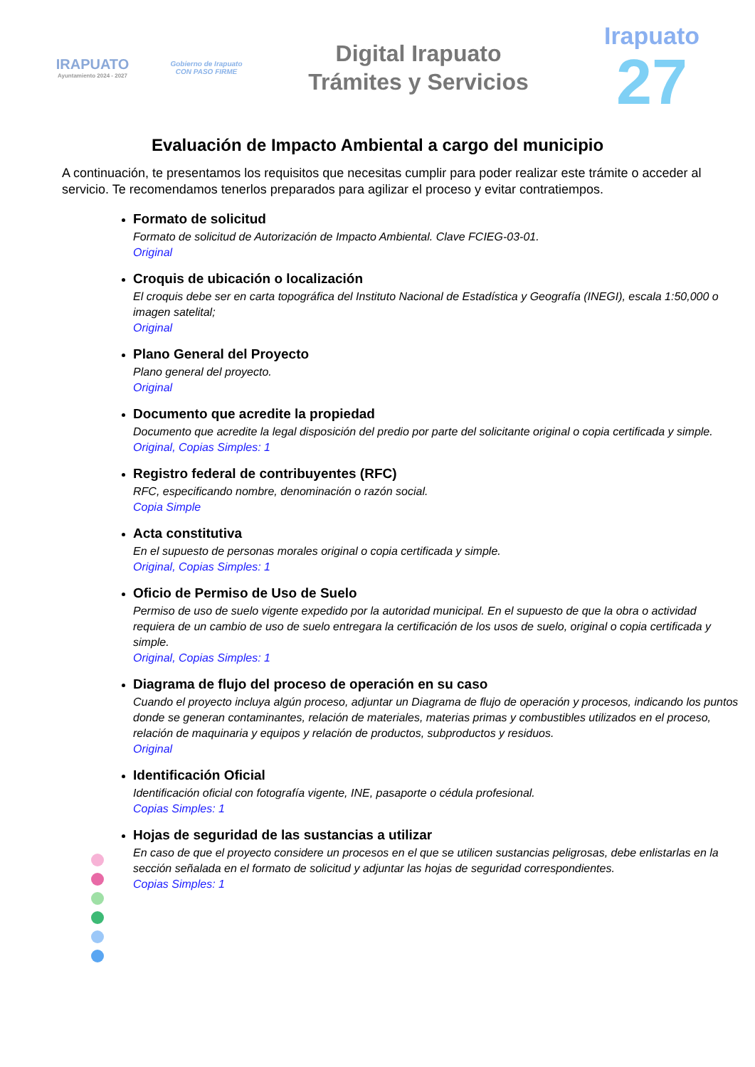IRAPUATO
Ayuntamiento 2024 - 2027
Gobierno de Irapuato
CON PASO FIRME
Digital Irapuato
Trámites y Servicios
Irapuato
27
Evaluación de Impacto Ambiental a cargo del municipio
A continuación, te presentamos los requisitos que necesitas cumplir para poder realizar este trámite o acceder al servicio. Te recomendamos tenerlos preparados para agilizar el proceso y evitar contratiempos.
Formato de solicitud
Formato de solicitud de Autorización de Impacto Ambiental. Clave FCIEG-03-01.
Original
Croquis de ubicación o localización
El croquis debe ser en carta topográfica del Instituto Nacional de Estadística y Geografía (INEGI), escala 1:50,000 o imagen satelital;
Original
Plano General del Proyecto
Plano general del proyecto.
Original
Documento que acredite la propiedad
Documento que acredite la legal disposición del predio por parte del solicitante original o copia certificada y simple.
Original, Copias Simples: 1
Registro federal de contribuyentes (RFC)
RFC, especificando nombre, denominación o razón social.
Copia Simple
Acta constitutiva
En el supuesto de personas morales original o copia certificada y simple.
Original, Copias Simples: 1
Oficio de Permiso de Uso de Suelo
Permiso de uso de suelo vigente expedido por la autoridad municipal. En el supuesto de que la obra o actividad requiera de un cambio de uso de suelo entregara la certificación de los usos de suelo, original o copia certificada y simple.
Original, Copias Simples: 1
Diagrama de flujo del proceso de operación en su caso
Cuando el proyecto incluya algún proceso, adjuntar un Diagrama de flujo de operación y procesos, indicando los puntos donde se generan contaminantes, relación de materiales, materias primas y combustibles utilizados en el proceso, relación de maquinaria y equipos y relación de productos, subproductos y residuos.
Original
Identificación Oficial
Identificación oficial con fotografía vigente, INE, pasaporte o cédula profesional.
Copias Simples: 1
Hojas de seguridad de las sustancias a utilizar
En caso de que el proyecto considere un procesos en el que se utilicen sustancias peligrosas, debe enlistarlas en la sección señalada en el formato de solicitud y adjuntar las hojas de seguridad correspondientes.
Copias Simples: 1